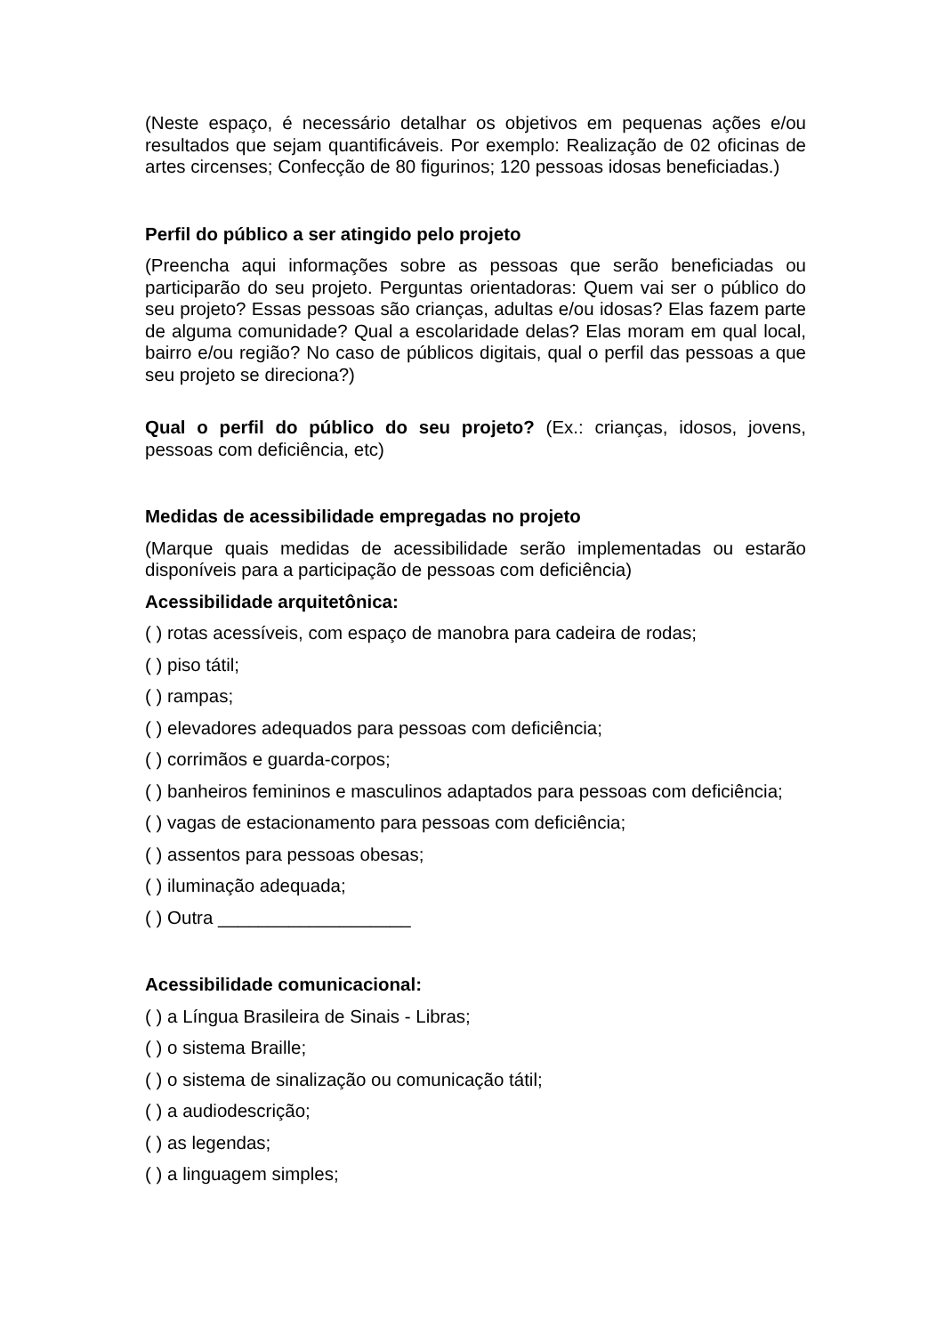(Neste espaço, é necessário detalhar os objetivos em pequenas ações e/ou resultados que sejam quantificáveis. Por exemplo: Realização de 02 oficinas de artes circenses; Confecção de 80 figurinos; 120 pessoas idosas beneficiadas.)
Perfil do público a ser atingido pelo projeto
(Preencha aqui informações sobre as pessoas que serão beneficiadas ou participarão do seu projeto. Perguntas orientadoras: Quem vai ser o público do seu projeto? Essas pessoas são crianças, adultas e/ou idosas? Elas fazem parte de alguma comunidade? Qual a escolaridade delas? Elas moram em qual local, bairro e/ou região? No caso de públicos digitais, qual o perfil das pessoas a que seu projeto se direciona?)
Qual o perfil do público do seu projeto? (Ex.: crianças, idosos, jovens, pessoas com deficiência, etc)
Medidas de acessibilidade empregadas no projeto
(Marque quais medidas de acessibilidade serão implementadas ou estarão disponíveis para a participação de pessoas com deficiência)
Acessibilidade arquitetônica:
( ) rotas acessíveis, com espaço de manobra para cadeira de rodas;
( ) piso tátil;
( ) rampas;
( ) elevadores adequados para pessoas com deficiência;
( ) corrimãos e guarda-corpos;
( ) banheiros femininos e masculinos adaptados para pessoas com deficiência;
( ) vagas de estacionamento para pessoas com deficiência;
( ) assentos para pessoas obesas;
( ) iluminação adequada;
( ) Outra ___________________
Acessibilidade comunicacional:
( ) a Língua Brasileira de Sinais - Libras;
( ) o sistema Braille;
( ) o sistema de sinalização ou comunicação tátil;
( ) a audiodescrição;
( ) as legendas;
( ) a linguagem simples;